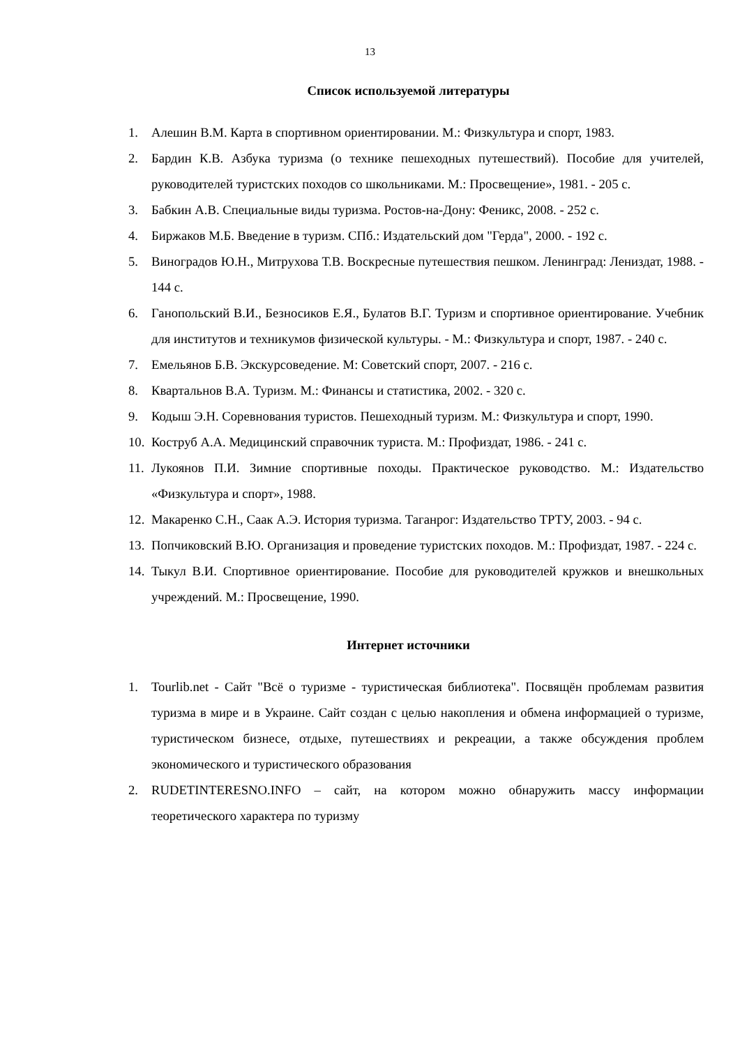13
Список используемой литературы
1. Алешин В.М. Карта в спортивном ориентировании. М.: Физкультура и спорт, 1983.
2. Бардин К.В. Азбука туризма (о технике пешеходных путешествий). Пособие для учителей, руководителей туристских походов со школьниками. М.: Просвещение», 1981. - 205 с.
3. Бабкин А.В. Специальные виды туризма. Ростов-на-Дону: Феникс, 2008. - 252 с.
4. Биржаков М.Б. Введение в туризм. СПб.: Издательский дом "Герда", 2000. - 192 с.
5. Виноградов Ю.Н., Митрухова Т.В. Воскресные путешествия пешком. Ленинград: Лениздат, 1988. - 144 с.
6. Ганопольский В.И., Безносиков Е.Я., Булатов В.Г. Туризм и спортивное ориентирование. Учебник для институтов и техникумов физической культуры. - М.: Физкультура и спорт, 1987. - 240 с.
7. Емельянов Б.В. Экскурсоведение. М: Советский спорт, 2007. - 216 с.
8. Квартальнов В.А. Туризм. М.: Финансы и статистика, 2002. - 320 с.
9. Кодыш Э.Н. Соревнования туристов. Пешеходный туризм. М.: Физкультура и спорт, 1990.
10. Коструб А.А. Медицинский справочник туриста. М.: Профиздат, 1986. - 241 с.
11. Лукоянов П.И. Зимние спортивные походы. Практическое руководство. М.: Издательство «Физкультура и спорт», 1988.
12. Макаренко С.Н., Саак А.Э. История туризма. Таганрог: Издательство ТРТУ, 2003. - 94 с.
13. Попчиковский В.Ю. Организация и проведение туристских походов. М.: Профиздат, 1987. - 224 с.
14. Тыкул В.И. Спортивное ориентирование. Пособие для руководителей кружков и внешкольных учреждений. М.: Просвещение, 1990.
Интернет источники
1. Tourlib.net - Сайт "Всё о туризме - туристическая библиотека". Посвящён проблемам развития туризма в мире и в Украине. Сайт создан с целью накопления и обмена информацией о туризме, туристическом бизнесе, отдыхе, путешествиях и рекреации, а также обсуждения проблем экономического и туристического образования
2. RUDETINTERESNO.INFO – сайт, на котором можно обнаружить массу информации теоретического характера по туризму